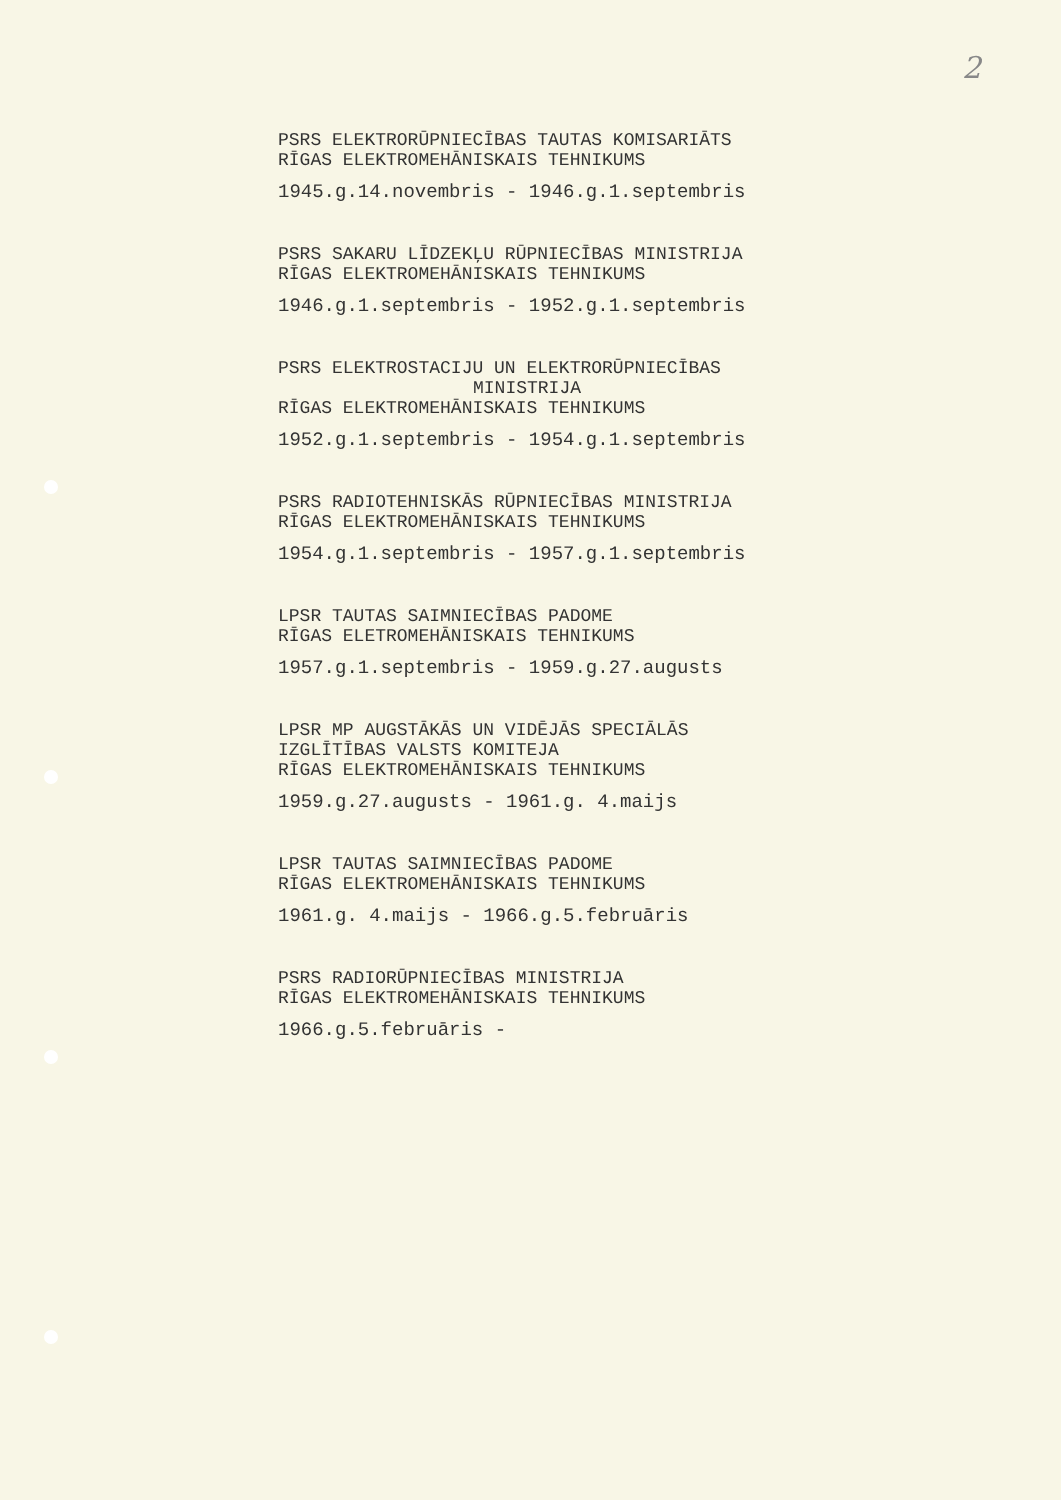2
PSRS ELEKTRORŪPNIECĪBAS TAUTAS KOMISARIĀTS
RĪGAS ELEKTROMEHĀNISKAIS TEHNIKUMS
1945.g.14.novembris - 1946.g.1.septembris
PSRS SAKARU LĪDZEKĻU RŪPNIECĪBAS MINISTRIJA
RĪGAS ELEKTROMEHĀNISKAIS TEHNIKUMS
1946.g.1.septembris - 1952.g.1.septembris
PSRS ELEKTROSTACIJU UN ELEKTRORŪPNIECĪBAS
MINISTRIJA
RĪGAS ELEKTROMEHĀNISKAIS TEHNIKUMS
1952.g.1.septembris - 1954.g.1.septembris
PSRS RADIOTEHNISKĀS RŪPNIECĪBAS MINISTRIJA
RĪGAS ELEKTROMEHĀNISKAIS TEHNIKUMS
1954.g.1.septembris - 1957.g.1.septembris
LPSR TAUTAS SAIMNIECĪBAS PADOME
RĪGAS ELETROMEHĀNISKAIS TEHNIKUMS
1957.g.1.septembris - 1959.g.27.augusts
LPSR MP AUGSTĀKĀS UN VIDĒJĀS SPECIĀLĀS
IZGLĪTĪBAS VALSTS KOMITEJA
RĪGAS ELEKTROMEHĀNISKAIS TEHNIKUMS
1959.g.27.augusts - 1961.g. 4.maijs
LPSR TAUTAS SAIMNIECĪBAS PADOME
RĪGAS ELEKTROMEHĀNISKAIS TEHNIKUMS
1961.g. 4.maijs - 1966.g.5.februāris
PSRS RADIORŪPNIECĪBAS MINISTRIJA
RĪGAS ELEKTROMEHĀNISKAIS TEHNIKUMS
1966.g.5.februāris -